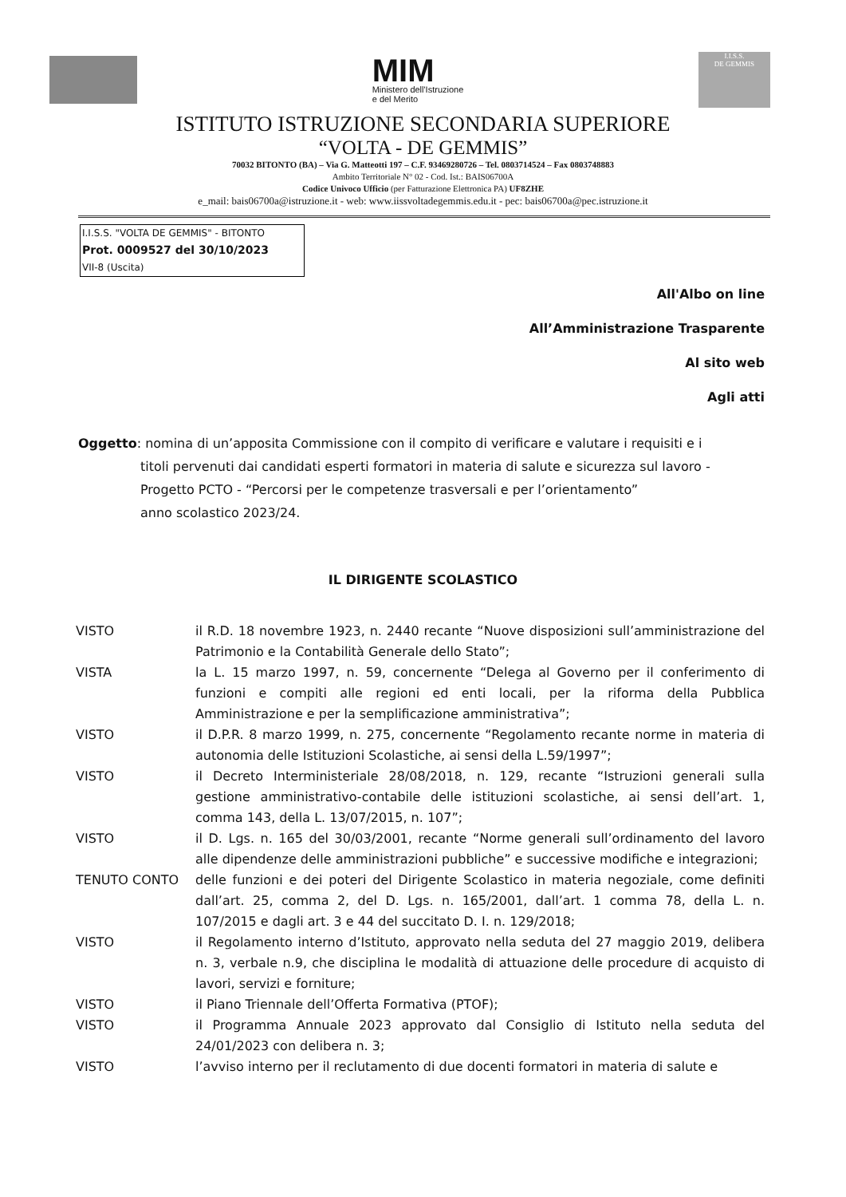MIM
Ministero dell'Istruzione
e del Merito
I.I.S.S.
DE GEMMIS
ISTITUTO ISTRUZIONE SECONDARIA SUPERIORE
“VOLTA - DE GEMMIS”
70032 BITONTO (BA) – Via G. Matteotti 197 – C.F. 93469280726 – Tel. 0803714524 – Fax 0803748883
Ambito Territoriale N° 02 - Cod. Ist.: BAIS06700A
Codice Univoco Ufficio (per Fatturazione Elettronica PA) UF8ZHE
e_mail: bais06700a@istruzione.it - web: www.iissvoltadegemmis.edu.it - pec: bais06700a@pec.istruzione.it
I.I.S.S. "VOLTA DE GEMMIS" - BITONTO
Prot. 0009527 del 30/10/2023
VII-8 (Uscita)
All'Albo on line
All’Amministrazione Trasparente
Al sito web
Agli atti
Oggetto: nomina di un’apposita Commissione con il compito di verificare e valutare i requisiti e i
titoli pervenuti dai candidati esperti formatori in materia di salute e sicurezza sul lavoro - Progetto PCTO - “Percorsi per le competenze trasversali e per l’orientamento”
anno scolastico 2023/24.
IL DIRIGENTE SCOLASTICO
VISTO il R.D. 18 novembre 1923, n. 2440 recante “Nuove disposizioni sull’amministrazione del Patrimonio e la Contabilità Generale dello Stato”;
VISTA la L. 15 marzo 1997, n. 59, concernente “Delega al Governo per il conferimento di funzioni e compiti alle regioni ed enti locali, per la riforma della Pubblica Amministrazione e per la semplificazione amministrativa”;
VISTO il D.P.R. 8 marzo 1999, n. 275, concernente “Regolamento recante norme in materia di autonomia delle Istituzioni Scolastiche, ai sensi della L.59/1997”;
VISTO il Decreto Interministeriale 28/08/2018, n. 129, recante “Istruzioni generali sulla gestione amministrativo-contabile delle istituzioni scolastiche, ai sensi dell’art. 1, comma 143, della L. 13/07/2015, n. 107”;
VISTO il D. Lgs. n. 165 del 30/03/2001, recante “Norme generali sull’ordinamento del lavoro alle dipendenze delle amministrazioni pubbliche” e successive modifiche e integrazioni;
TENUTO CONTO delle funzioni e dei poteri del Dirigente Scolastico in materia negoziale, come definiti dall’art. 25, comma 2, del D. Lgs. n. 165/2001, dall’art. 1 comma 78, della L. n. 107/2015 e dagli art. 3 e 44 del succitato D. I. n. 129/2018;
VISTO il Regolamento interno d’Istituto, approvato nella seduta del 27 maggio 2019, delibera n. 3, verbale n.9, che disciplina le modalità di attuazione delle procedure di acquisto di lavori, servizi e forniture;
VISTO il Piano Triennale dell’Offerta Formativa (PTOF);
VISTO il Programma Annuale 2023 approvato dal Consiglio di Istituto nella seduta del 24/01/2023 con delibera n. 3;
VISTO l’avviso interno per il reclutamento di due docenti formatori in materia di salute e